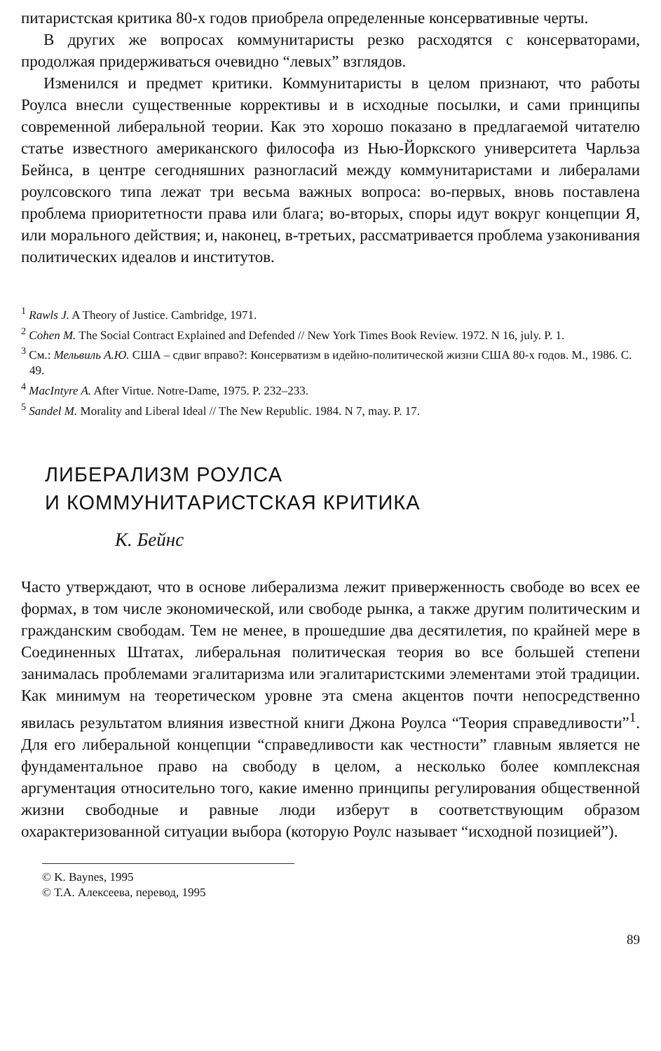питаристская критика 80-х годов приобрела определенные консервативные черты.
В других же вопросах коммунитаристы резко расходятся с консерваторами, продолжая придерживаться очевидно “левых” взглядов.
Изменился и предмет критики. Коммунитаристы в целом признают, что работы Роулса внесли существенные коррективы и в исходные посылки, и сами принципы современной либеральной теории. Как это хорошо показано в предлагаемой читателю статье известного американского философа из Нью-Йоркского университета Чарльза Бейнса, в центре сегодняшних разногласий между коммунитаристами и либералами роулсовского типа лежат три весьма важных вопроса: во-первых, вновь поставлена проблема приоритетности права или блага; во-вторых, споры идут вокруг концепции Я, или морального действия; и, наконец, в-третьих, рассматривается проблема узаконивания политических идеалов и институтов.
<sup>1</sup> Rawls J. A Theory of Justice. Cambridge, 1971.
<sup>2</sup> Cohen M. The Social Contract Explained and Defended // New York Times Book Review. 1972. N 16, july. P. 1.
<sup>3</sup> См.: Мельвиль А.Ю. США – сдвиг вправо?: Консерватизм в идейно-политической жизни США 80-х годов. М., 1986. С. 49.
<sup>4</sup> MacIntyre A. After Virtue. Notre-Dame, 1975. P. 232–233.
<sup>5</sup> Sandel M. Morality and Liberal Ideal // The New Republic. 1984. N 7, may. P. 17.
ЛИБЕРАЛИЗМ РОУЛСА
И КОММУНИТАРИСТСКАЯ КРИТИКА
К. Бейнс
Часто утверждают, что в основе либерализма лежит приверженность свободе во всех ее формах, в том числе экономической, или свободе рынка, а также другим политическим и гражданским свободам. Тем не менее, в прошедшие два десятилетия, по крайней мере в Соединенных Штатах, либеральная политическая теория во все большей степени занималась проблемами эгалитаризма или эгалитаристскими элементами этой традиции. Как минимум на теоретическом уровне эта смена акцентов почти непосредственно явилась результатом влияния известной книги Джона Роулса “Теория справедливости”<sup>1</sup>. Для его либеральной концепции “справедливости как честности” главным является не фундаментальное право на свободу в целом, а несколько более комплексная аргументация относительно того, какие именно принципы регулирования общественной жизни свободные и равные люди изберут в соответствующим образом охарактеризованной ситуации выбора (которую Роулс называет “исходной позицией”).
© K. Baynes, 1995
© Т.А. Алексеева, перевод, 1995
89